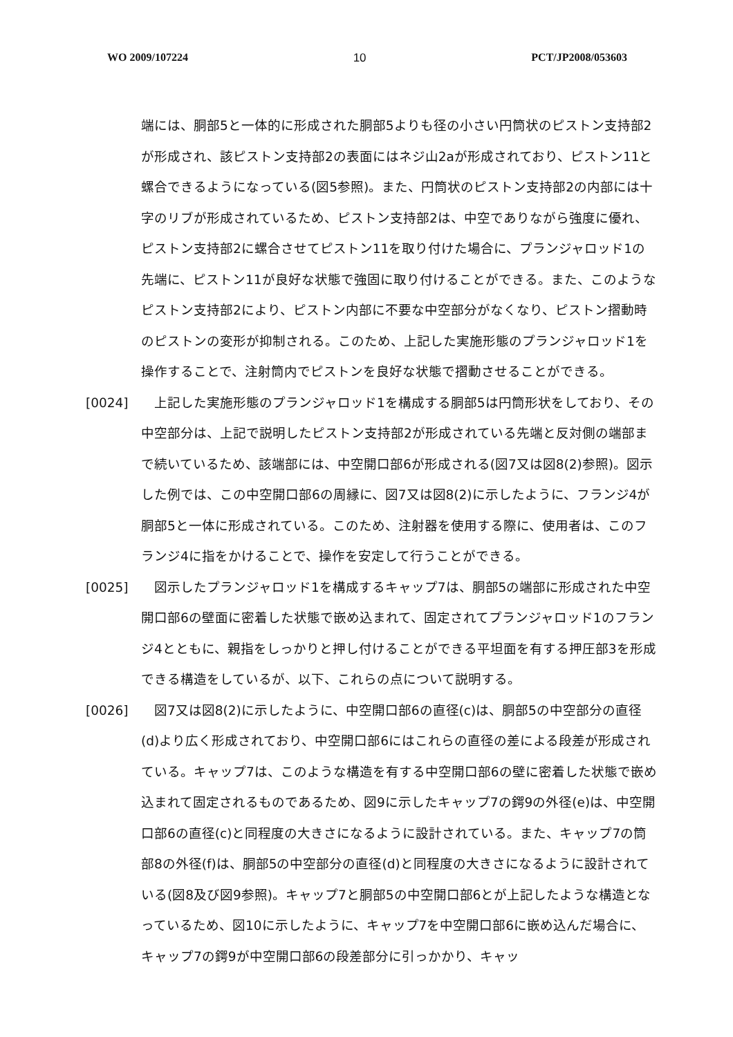WO 2009/107224 10 PCT/JP2008/053603
端には、胴部5と一体的に形成された胴部5よりも径の小さい円筒状のピストン支持部2が形成され、該ピストン支持部2の表面にはネジ山2aが形成されており、ピストン11と螺合できるようになっている(図5参照)。また、円筒状のピストン支持部2の内部には十字のリブが形成されているため、ピストン支持部2は、中空でありながら強度に優れ、ピストン支持部2に螺合させてピストン11を取り付けた場合に、プランジャロッド1の先端に、ピストン11が良好な状態で強固に取り付けることができる。また、このようなピストン支持部2により、ピストン内部に不要な中空部分がなくなり、ピストン摺動時のピストンの変形が抑制される。このため、上記した実施形態のプランジャロッド1を操作することで、注射筒内でピストンを良好な状態で摺動させることができる。
[0024] 　上記した実施形態のプランジャロッド1を構成する胴部5は円筒形状をしており、その中空部分は、上記で説明したピストン支持部2が形成されている先端と反対側の端部まで続いているため、該端部には、中空開口部6が形成される(図7又は図8(2)参照)。図示した例では、この中空開口部6の周縁に、図7又は図8(2)に示したように、フランジ4が胴部5と一体に形成されている。このため、注射器を使用する際に、使用者は、このフランジ4に指をかけることで、操作を安定して行うことができる。
[0025] 　図示したプランジャロッド1を構成するキャップ7は、胴部5の端部に形成された中空開口部6の壁面に密着した状態で嵌め込まれて、固定されてプランジャロッド1のフランジ4とともに、親指をしっかりと押し付けることができる平坦面を有する押圧部3を形成できる構造をしているが、以下、これらの点について説明する。
[0026] 　図7又は図8(2)に示したように、中空開口部6の直径(c)は、胴部5の中空部分の直径(d)より広く形成されており、中空開口部6にはこれらの直径の差による段差が形成されている。キャップ7は、このような構造を有する中空開口部6の壁に密着した状態で嵌め込まれて固定されるものであるため、図9に示したキャップ7の鍔9の外径(e)は、中空開口部6の直径(c)と同程度の大きさになるように設計されている。また、キャップ7の筒部8の外径(f)は、胴部5の中空部分の直径(d)と同程度の大きさになるように設計されている(図8及び図9参照)。キャップ7と胴部5の中空開口部6とが上記したような構造となっているため、図10に示したように、キャップ7を中空開口部6に嵌め込んだ場合に、キャップ7の鍔9が中空開口部6の段差部分に引っかかり、キャッ